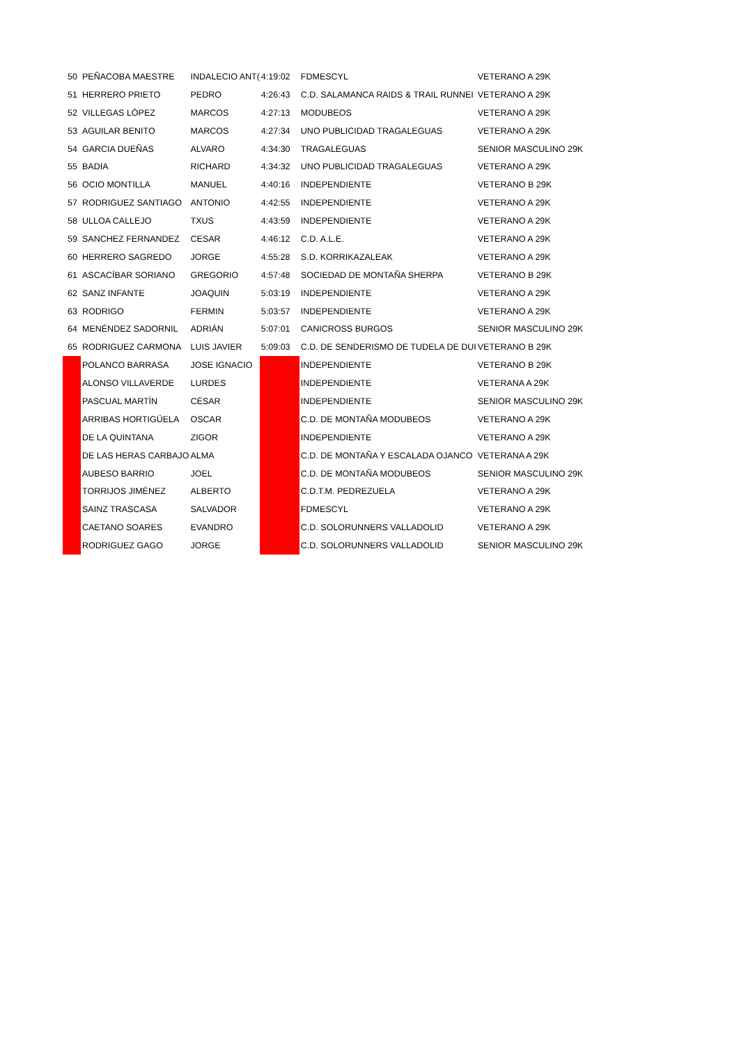| 50 | PEÑACOBA MAESTRE | INDALECIO ANT( | 4:19:02 | FDMESCYL | VETERANO A 29K |
| 51 | HERRERO PRIETO | PEDRO | 4:26:43 | C.D. SALAMANCA RAIDS & TRAIL RUNNEI | VETERANO A 29K |
| 52 | VILLEGAS LÓPEZ | MARCOS | 4:27:13 | MODUBEOS | VETERANO A 29K |
| 53 | AGUILAR BENITO | MARCOS | 4:27:34 | UNO PUBLICIDAD TRAGALEGUAS | VETERANO A 29K |
| 54 | GARCIA DUEÑAS | ALVARO | 4:34:30 | TRAGALEGUAS | SENIOR MASCULINO 29K |
| 55 | BADIA | RICHARD | 4:34:32 | UNO PUBLICIDAD TRAGALEGUAS | VETERANO A 29K |
| 56 | OCIO MONTILLA | MANUEL | 4:40:16 | INDEPENDIENTE | VETERANO B 29K |
| 57 | RODRIGUEZ SANTIAGO | ANTONIO | 4:42:55 | INDEPENDIENTE | VETERANO A 29K |
| 58 | ULLOA CALLEJO | TXUS | 4:43:59 | INDEPENDIENTE | VETERANO A 29K |
| 59 | SANCHEZ FERNANDEZ | CESAR | 4:46:12 | C.D. A.L.E. | VETERANO A 29K |
| 60 | HERRERO SAGREDO | JORGE | 4:55:28 | S.D. KORRIKAZALEAK | VETERANO A 29K |
| 61 | ASCACÍBAR SORIANO | GREGORIO | 4:57:48 | SOCIEDAD DE MONTAÑA SHERPA | VETERANO B 29K |
| 62 | SANZ INFANTE | JOAQUIN | 5:03:19 | INDEPENDIENTE | VETERANO A 29K |
| 63 | RODRIGO | FERMIN | 5:03:57 | INDEPENDIENTE | VETERANO A 29K |
| 64 | MENÉNDEZ SADORNIL | ADRIÁN | 5:07:01 | CANICROSS BURGOS | SENIOR MASCULINO 29K |
| 65 | RODRIGUEZ CARMONA | LUIS JAVIER | 5:09:03 | C.D. DE SENDERISMO DE TUDELA DE DUI | VETERANO B 29K |
| | POLANCO BARRASA | JOSE IGNACIO | | INDEPENDIENTE | VETERANO B 29K |
| | ALONSO VILLAVERDE | LURDES | | INDEPENDIENTE | VETERANA A 29K |
| | PASCUAL MARTÍN | CÉSAR | | INDEPENDIENTE | SENIOR MASCULINO 29K |
| | ARRIBAS HORTIGÜELA | OSCAR | | C.D. DE MONTAÑA MODUBEOS | VETERANO A 29K |
| | DE LA QUINTANA | ZIGOR | | INDEPENDIENTE | VETERANO A 29K |
| | DE LAS HERAS CARBAJO | ALMA | | C.D. DE MONTAÑA Y ESCALADA OJANCO | VETERANA A 29K |
| | AUBESO BARRIO | JOEL | | C.D. DE MONTAÑA MODUBEOS | SENIOR MASCULINO 29K |
| | TORRIJOS JIMÉNEZ | ALBERTO | | C.D.T.M. PEDREZUELA | VETERANO A 29K |
| | SAINZ TRASCASA | SALVADOR | | FDMESCYL | VETERANO A 29K |
| | CAETANO SOARES | EVANDRO | | C.D. SOLORUNNERS VALLADOLID | VETERANO A 29K |
| | RODRIGUEZ GAGO | JORGE | | C.D. SOLORUNNERS VALLADOLID | SENIOR MASCULINO 29K |